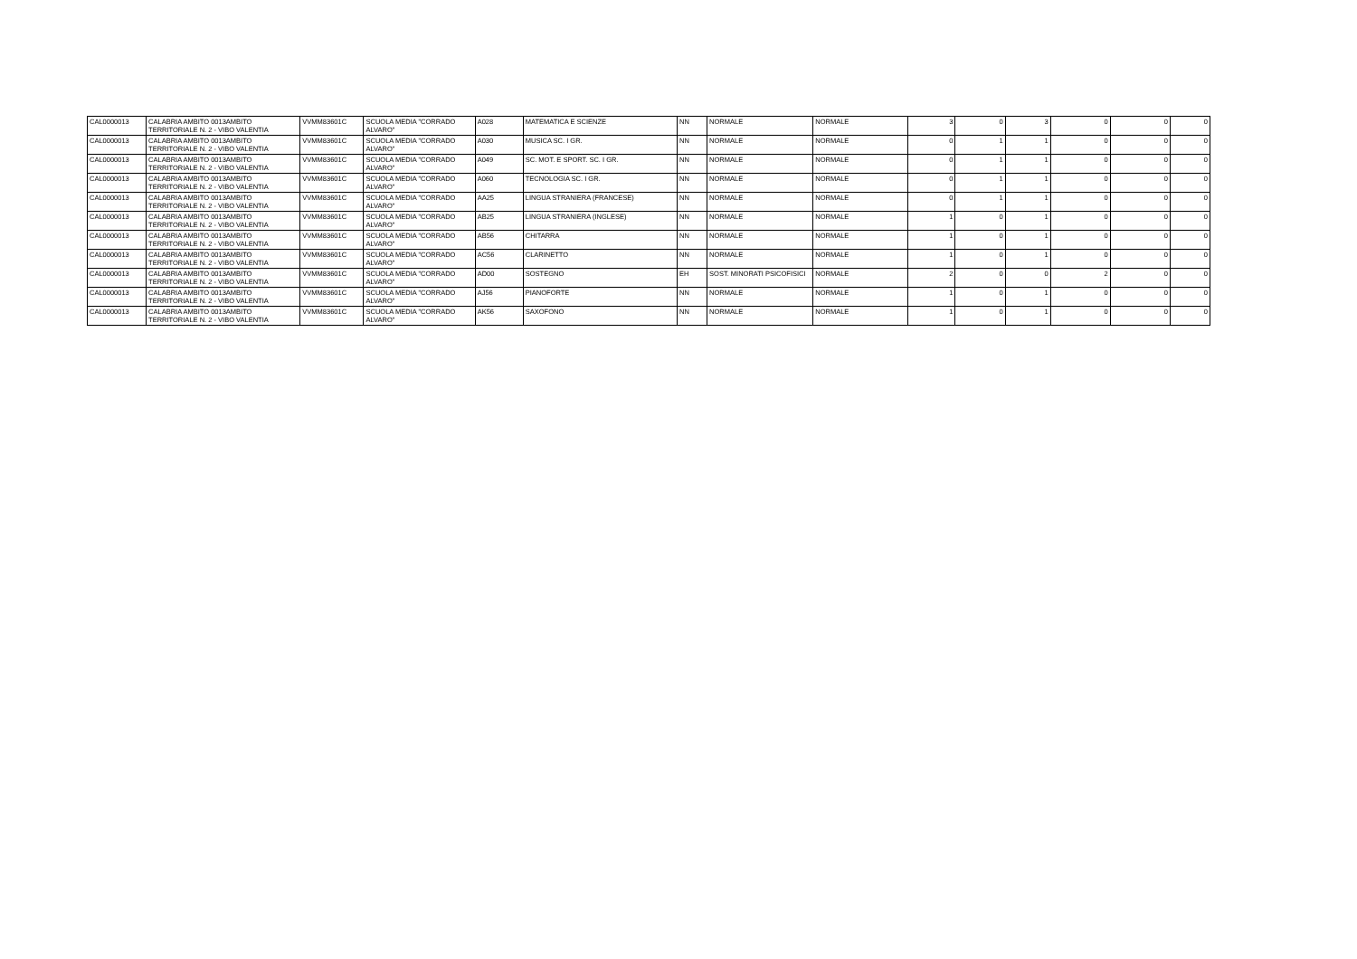| CAL0000013 | CALABRIA AMBITO 0013AMBITO TERRITORIALE N. 2 - VIBO VALENTIA | VVMM83601C | SCUOLA MEDIA "CORRADO ALVARO" | A028 | MATEMATICA E SCIENZE | NN | NORMALE | NORMALE | 3 | 0 | 3 | 0 | 0 | 0 |
| CAL0000013 | CALABRIA AMBITO 0013AMBITO TERRITORIALE N. 2 - VIBO VALENTIA | VVMM83601C | SCUOLA MEDIA "CORRADO ALVARO" | A030 | MUSICA SC. I GR. | NN | NORMALE | NORMALE | 0 | 1 | 1 | 0 | 0 | 0 |
| CAL0000013 | CALABRIA AMBITO 0013AMBITO TERRITORIALE N. 2 - VIBO VALENTIA | VVMM83601C | SCUOLA MEDIA "CORRADO ALVARO" | A049 | SC. MOT. E SPORT. SC. I GR. | NN | NORMALE | NORMALE | 0 | 1 | 1 | 0 | 0 | 0 |
| CAL0000013 | CALABRIA AMBITO 0013AMBITO TERRITORIALE N. 2 - VIBO VALENTIA | VVMM83601C | SCUOLA MEDIA "CORRADO ALVARO" | A060 | TECNOLOGIA SC. I GR. | NN | NORMALE | NORMALE | 0 | 1 | 1 | 0 | 0 | 0 |
| CAL0000013 | CALABRIA AMBITO 0013AMBITO TERRITORIALE N. 2 - VIBO VALENTIA | VVMM83601C | SCUOLA MEDIA "CORRADO ALVARO" | AA25 | LINGUA STRANIERA (FRANCESE) | NN | NORMALE | NORMALE | 0 | 1 | 1 | 0 | 0 | 0 |
| CAL0000013 | CALABRIA AMBITO 0013AMBITO TERRITORIALE N. 2 - VIBO VALENTIA | VVMM83601C | SCUOLA MEDIA "CORRADO ALVARO" | AB25 | LINGUA STRANIERA (INGLESE) | NN | NORMALE | NORMALE | 1 | 0 | 1 | 0 | 0 | 0 |
| CAL0000013 | CALABRIA AMBITO 0013AMBITO TERRITORIALE N. 2 - VIBO VALENTIA | VVMM83601C | SCUOLA MEDIA "CORRADO ALVARO" | AB56 | CHITARRA | NN | NORMALE | NORMALE | 1 | 0 | 1 | 0 | 0 | 0 |
| CAL0000013 | CALABRIA AMBITO 0013AMBITO TERRITORIALE N. 2 - VIBO VALENTIA | VVMM83601C | SCUOLA MEDIA "CORRADO ALVARO" | AC56 | CLARINETTO | NN | NORMALE | NORMALE | 1 | 0 | 1 | 0 | 0 | 0 |
| CAL0000013 | CALABRIA AMBITO 0013AMBITO TERRITORIALE N. 2 - VIBO VALENTIA | VVMM83601C | SCUOLA MEDIA "CORRADO ALVARO" | AD00 | SOSTEGNO | EH | SOST. MINORATI PSICOFISICI | NORMALE | 2 | 0 | 0 | 2 | 0 | 0 |
| CAL0000013 | CALABRIA AMBITO 0013AMBITO TERRITORIALE N. 2 - VIBO VALENTIA | VVMM83601C | SCUOLA MEDIA "CORRADO ALVARO" | AJ56 | PIANOFORTE | NN | NORMALE | NORMALE | 1 | 0 | 1 | 0 | 0 | 0 |
| CAL0000013 | CALABRIA AMBITO 0013AMBITO TERRITORIALE N. 2 - VIBO VALENTIA | VVMM83601C | SCUOLA MEDIA "CORRADO ALVARO" | AK56 | SAXOFONO | NN | NORMALE | NORMALE | 1 | 0 | 1 | 0 | 0 | 0 |